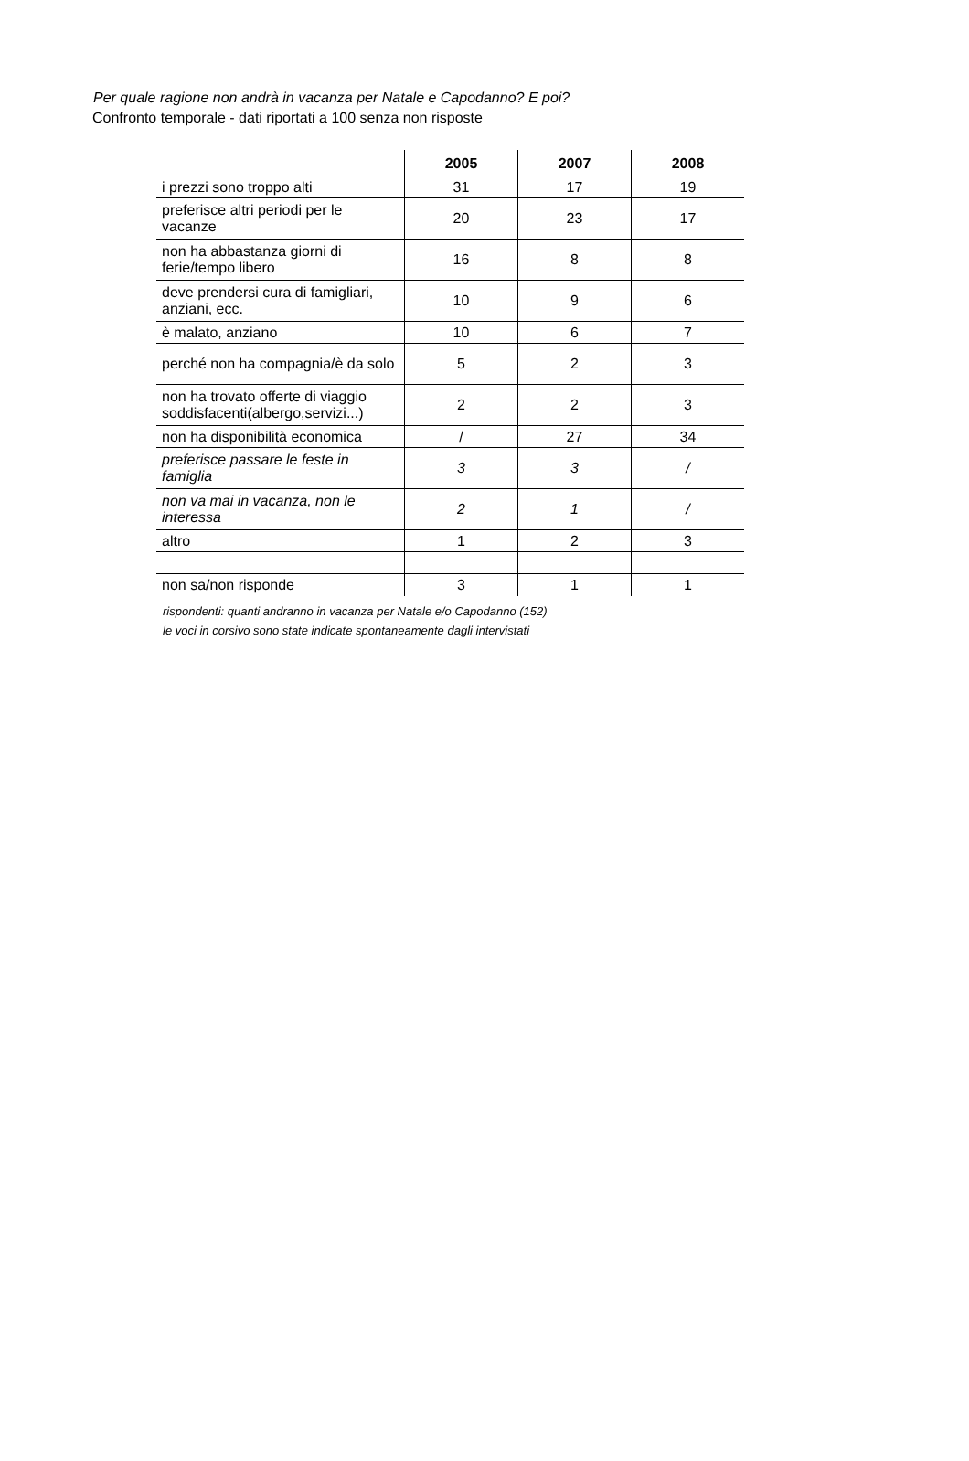Per quale ragione non andrà in vacanza per Natale e Capodanno? E poi?
Confronto temporale - dati riportati a 100 senza non risposte
| | 2005 | 2007 | 2008 |
| --- | --- | --- | --- |
| i prezzi sono troppo alti | 31 | 17 | 19 |
| preferisce altri periodi per le vacanze | 20 | 23 | 17 |
| non ha abbastanza giorni di ferie/tempo libero | 16 | 8 | 8 |
| deve prendersi cura di famigliari, anziani, ecc. | 10 | 9 | 6 |
| è malato, anziano | 10 | 6 | 7 |
| perché non ha compagnia/è da solo | 5 | 2 | 3 |
| non ha trovato offerte di viaggio soddisfacenti(albergo,servizi...) | 2 | 2 | 3 |
| non ha disponibilità economica | / | 27 | 34 |
| preferisce passare le feste in famiglia | 3 | 3 | / |
| non va mai in vacanza, non le interessa | 2 | 1 | / |
| altro | 1 | 2 | 3 |
| non sa/non risponde | 3 | 1 | 1 |
rispondenti: quanti andranno in vacanza per Natale e/o Capodanno (152)
le voci in corsivo sono state indicate spontaneamente dagli intervistati